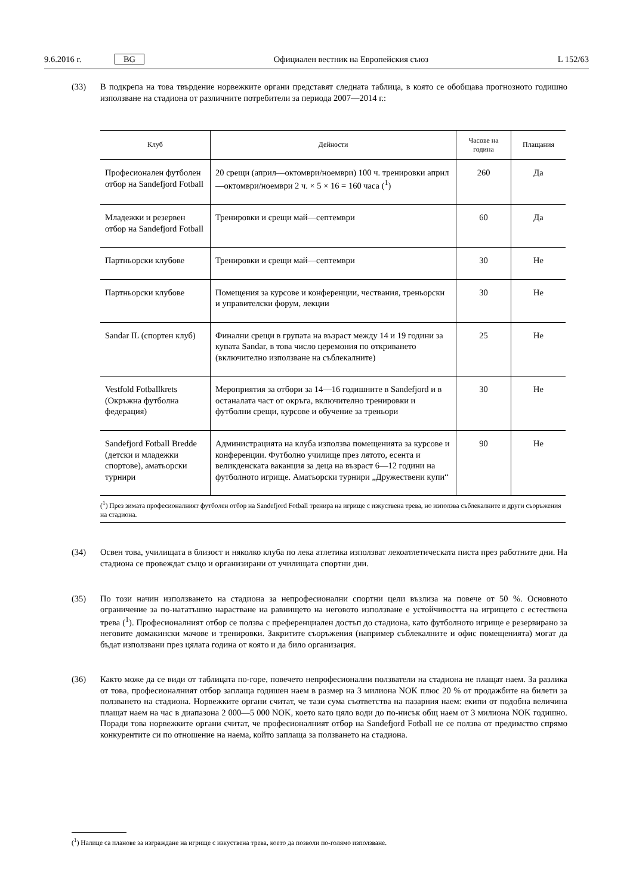9.6.2016 г. BG Официален вестник на Европейския съюз L 152/63
(33) В подкрепа на това твърдение норвежките органи представят следната таблица, в която се обобщава прогнозното годишно използване на стадиона от различните потребители за периода 2007—2014 г.:
| Клуб | Дейности | Часове на година | Плащания |
| --- | --- | --- | --- |
| Професионален футболен отбор на Sandefjord Fotball | 20 срещи (април—октомври/ноември) 100 ч. тренировки април—октомври/ноември 2 ч. × 5 × 16 = 160 часа (<sup>1</sup>) | 260 | Да |
| Младежки и резервен отбор на Sandefjord Fotball | Тренировки и срещи май—септември | 60 | Да |
| Партньорски клубове | Тренировки и срещи май—септември | 30 | Не |
| Партньорски клубове | Помещения за курсове и конференции, чествания, треньорски и управителски форум, лекции | 30 | Не |
| Sandar IL (спортен клуб) | Финални срещи в групата на възраст между 14 и 19 години за купата Sandar, в това число церемония по откриването (включително използване на съблекалните) | 25 | Не |
| Vestfold Fotballkrets (Окръжна футболна федерация) | Мероприятия за отбори за 14—16 годишните в Sandefjord и в останалата част от окръга, включително тренировки и футболни срещи, курсове и обучение за треньори | 30 | Не |
| Sandefjord Fotball Bredde (детски и младежки спортове), аматьорски турнири | Администрацията на клуба използва помещенията за курсове и конференции. Футболно училище през лятото, есента и великденската ваканция за деца на възраст 6—12 години на футболното игрище. Аматьорски турнири „Дружествени купи“ | 90 | Не |
| (<sup>1</sup>) През зимата професионалният футболен отбор на Sandefjord Fotball тренира на игрище с изкуствена трева, но използва съблекалните и други съоръжения на стадиона. | | | |
(34) Освен това, училищата в близост и няколко клуба по лека атлетика използват лекоатлетическата писта през работните дни. На стадиона се провеждат също и организирани от училищата спортни дни.
(35) По този начин използването на стадиона за непрофесионални спортни цели възлиза на повече от 50 %. Основното ограничение за по-нататъшно нарастване на равнището на неговото използване е устойчивостта на игрището с естествена трева (<sup>1</sup>). Професионалният отбор се ползва с преференциален достъп до стадиона, като футболното игрище е резервирано за неговите домакински мачове и тренировки. Закритите съоръжения (например съблекалните и офис помещенията) могат да бъдат използвани през цялата година от която и да било организация.
(36) Както може да се види от таблицата по-горе, повечето непрофесионални ползватели на стадиона не плащат наем. За разлика от това, професионалният отбор заплаща годишен наем в размер на 3 милиона NOK плюс 20 % от продажбите на билети за ползването на стадиона. Норвежките органи считат, че тази сума съответства на пазарния наем: екипи от подобна величина плащат наем на час в диапазона 2 000—5 000 NOK, което като цяло води до по-нисък общ наем от 3 милиона NOK годишно. Поради това норвежките органи считат, че професионалният отбор на Sandefjord Fotball не се ползва от предимство спрямо конкурентите си по отношение на наема, който заплаща за ползването на стадиона.
(<sup>1</sup>) Налице са планове за изграждане на игрище с изкуствена трева, което да позволи по-голямо използване.